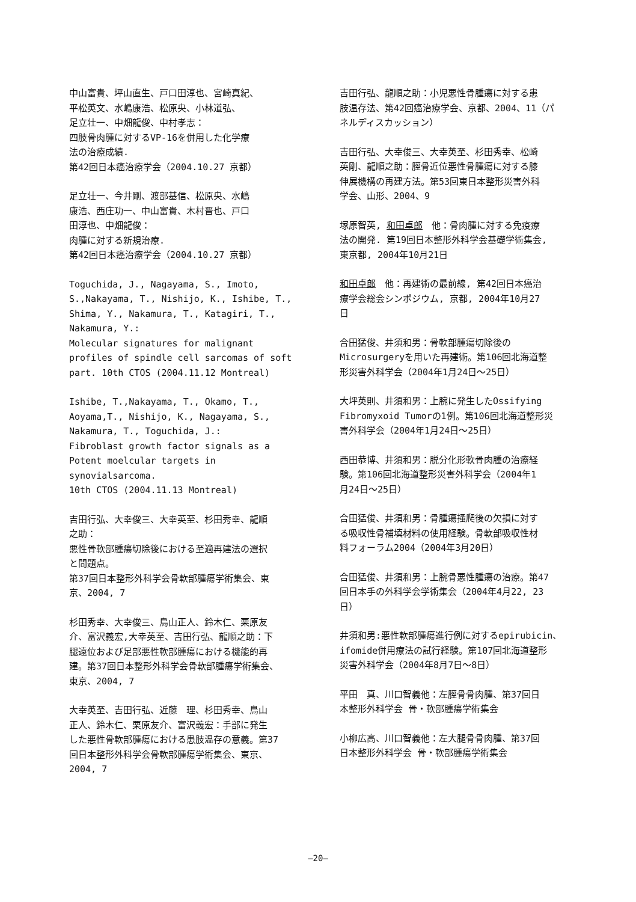中山富貴、坪山直生、戸口田淳也、宮崎真紀、
平松英文、水嶋康浩、松原央、小林道弘、
足立壮一、中畑龍俊、中村孝志：
四肢骨肉腫に対するVP-16を併用した化学療
法の治療成績.
第42回日本癌治療学会（2004.10.27 京都）
足立壮一、今井剛、渡部基信、松原央、水嶋
康浩、西庄功一、中山富貴、木村晋也、戸口
田淳也、中畑龍俊：
肉腫に対する新規治療.
第42回日本癌治療学会（2004.10.27 京都）
Toguchida, J., Nagayama, S., Imoto,
S.,Nakayama, T., Nishijo, K., Ishibe, T.,
Shima, Y., Nakamura, T., Katagiri, T.,
Nakamura, Y.:
Molecular signatures for malignant
profiles of spindle cell sarcomas of soft
part. 10th CTOS (2004.11.12 Montreal)
Ishibe, T.,Nakayama, T., Okamo, T.,
Aoyama,T., Nishijo, K., Nagayama, S.,
Nakamura, T., Toguchida, J.:
Fibroblast growth factor signals as a
Potent moelcular targets in
synovialsarcoma.
10th CTOS (2004.11.13 Montreal)
吉田行弘、大幸俊三、大幸英至、杉田秀幸、龍順
之助：
悪性骨軟部腫瘍切除後における至適再建法の選択
と問題点。
第37回日本整形外科学会骨軟部腫瘍学術集会、東
京、2004, 7
杉田秀幸、大幸俊三、鳥山正人、鈴木仁、栗原友
介、富沢義宏,大幸英至、吉田行弘、龍順之助：下
腿遠位および足部悪性軟部腫瘍における機能的再
建。第37回日本整形外科学会骨軟部腫瘍学術集会、
東京、2004, 7
大幸英至、吉田行弘、近藤　理、杉田秀幸、鳥山
正人、鈴木仁、栗原友介、富沢義宏：手部に発生
した悪性骨軟部腫瘍における患肢温存の意義。第37
回日本整形外科学会骨軟部腫瘍学術集会、東京、
2004, 7
吉田行弘、龍順之助：小児悪性骨腫瘍に対する患
肢温存法、第42回癌治療学会、京都、2004、11（パ
ネルディスカッション）
吉田行弘、大幸俊三、大幸英至、杉田秀幸、松崎
英剛、龍順之助：脛骨近位悪性骨腫瘍に対する膝
伸展機構の再建方法。第53回東日本整形災害外科
学会、山形、2004、9
塚原智英, 和田卓郎　他：骨肉腫に対する免疫療
法の開発. 第19回日本整形外科学会基礎学術集会,
東京都, 2004年10月21日
和田卓郎　他：再建術の最前線, 第42回日本癌治
療学会総会シンポジウム, 京都, 2004年10月27
日
合田猛俊、井須和男：骨軟部腫瘍切除後の
Microsurgeryを用いた再建術。第106回北海道整
形災害外科学会（2004年1月24日～25日）
大坪英則、井須和男：上腕に発生したOssifying
Fibromyxoid Tumorの1例。第106回北海道整形災
害外科学会（2004年1月24日～25日）
西田恭博、井須和男：脱分化形軟骨肉腫の治療経
験。第106回北海道整形災害外科学会（2004年1
月24日～25日）
合田猛俊、井須和男：骨腫瘍掻爬後の欠損に対す
る吸収性骨補填材料の使用経験。骨軟部吸収性材
料フォーラム2004（2004年3月20日）
合田猛俊、井須和男：上腕骨悪性腫瘍の治療。第47
回日本手の外科学会学術集会（2004年4月22, 23
日）
井須和男:悪性軟部腫瘍進行例に対するepirubicin、
ifomide併用療法の試行経験。第107回北海道整形
災害外科学会（2004年8月7日～8日）
平田　真、川口智義他：左脛骨骨肉腫、第37回日
本整形外科学会 骨・軟部腫瘍学術集会
小柳広高、川口智義他：左大腿骨骨肉腫、第37回
日本整形外科学会 骨・軟部腫瘍学術集会
—20—